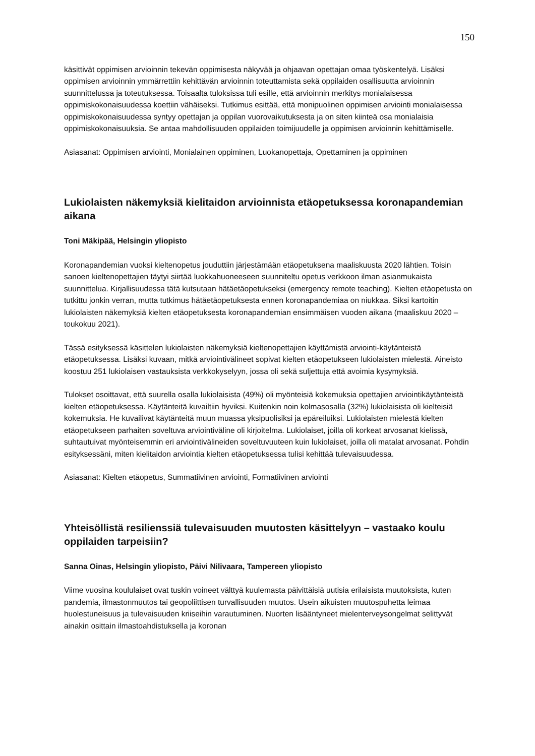150
käsittivät oppimisen arvioinnin tekevän oppimisesta näkyvää ja ohjaavan opettajan omaa työskentelyä. Lisäksi oppimisen arvioinnin ymmärrettiin kehittävän arvioinnin toteuttamista sekä oppilaiden osallisuutta arvioinnin suunnittelussa ja toteutuksessa. Toisaalta tuloksissa tuli esille, että arvioinnin merkitys monialaisessa oppimiskokonaisuudessa koettiin vähäiseksi. Tutkimus esittää, että monipuolinen oppimisen arviointi monialaisessa oppimiskokonaisuudessa syntyy opettajan ja oppilan vuorovaikutuksesta ja on siten kiinteä osa monialaisia oppimiskokonaisuuksia. Se antaa mahdollisuuden oppilaiden toimijuudelle ja oppimisen arvioinnin kehittämiselle.
Asiasanat: Oppimisen arviointi, Monialainen oppiminen, Luokanopettaja, Opettaminen ja oppiminen
Lukiolaisten näkemyksiä kielitaidon arvioinnista etäopetuksessa koronapandemian aikana
Toni Mäkipää, Helsingin yliopisto
Koronapandemian vuoksi kieltenopetus jouduttiin järjestämään etäopetuksena maaliskuusta 2020 lähtien. Toisin sanoen kieltenopettajien täytyi siirtää luokkahuoneeseen suunniteltu opetus verkkoon ilman asianmukaista suunnittelua. Kirjallisuudessa tätä kutsutaan hätäetäopetukseksi (emergency remote teaching). Kielten etäopetusta on tutkittu jonkin verran, mutta tutkimus hätäetäopetuksesta ennen koronapandemiaa on niukkaa. Siksi kartoitin lukiolaisten näkemyksiä kielten etäopetuksesta koronapandemian ensimmäisen vuoden aikana (maaliskuu 2020 – toukokuu 2021).
Tässä esityksessä käsittelen lukiolaisten näkemyksiä kieltenopettajien käyttämistä arviointi-käytänteistä etäopetuksessa. Lisäksi kuvaan, mitkä arviointivälineet sopivat kielten etäopetukseen lukiolaisten mielestä. Aineisto koostuu 251 lukiolaisen vastauksista verkkokyselyyn, jossa oli sekä suljettuja että avoimia kysymyksiä.
Tulokset osoittavat, että suurella osalla lukiolaisista (49%) oli myönteisiä kokemuksia opettajien arviointikäytänteistä kielten etäopetuksessa. Käytänteitä kuvailtiin hyviksi. Kuitenkin noin kolmasosalla (32%) lukiolaisista oli kielteisiä kokemuksia. He kuvailivat käytänteitä muun muassa yksipuolisiksi ja epäreiluiksi. Lukiolaisten mielestä kielten etäopetukseen parhaiten soveltuva arviointiväline oli kirjoitelma. Lukiolaiset, joilla oli korkeat arvosanat kielissä, suhtautuivat myönteisemmin eri arviointivälineiden soveltuvuuteen kuin lukiolaiset, joilla oli matalat arvosanat. Pohdin esityksessäni, miten kielitaidon arviointia kielten etäopetuksessa tulisi kehittää tulevaisuudessa.
Asiasanat: Kielten etäopetus, Summatiivinen arviointi, Formatiivinen arviointi
Yhteisöllistä resilienssiä tulevaisuuden muutosten käsittelyyn – vastaako koulu oppilaiden tarpeisiin?
Sanna Oinas, Helsingin yliopisto, Päivi Nilivaara, Tampereen yliopisto
Viime vuosina koululaiset ovat tuskin voineet välttyä kuulemasta päivittäisiä uutisia erilaisista muutoksista, kuten pandemia, ilmastonmuutos tai geopoliittisen turvallisuuden muutos. Usein aikuisten muutospuhetta leimaa huolestuneisuus ja tulevaisuuden kriiseihin varautuminen. Nuorten lisääntyneet mielenterveysongelmat selittyvät ainakin osittain ilmastoahdistuksella ja koronan